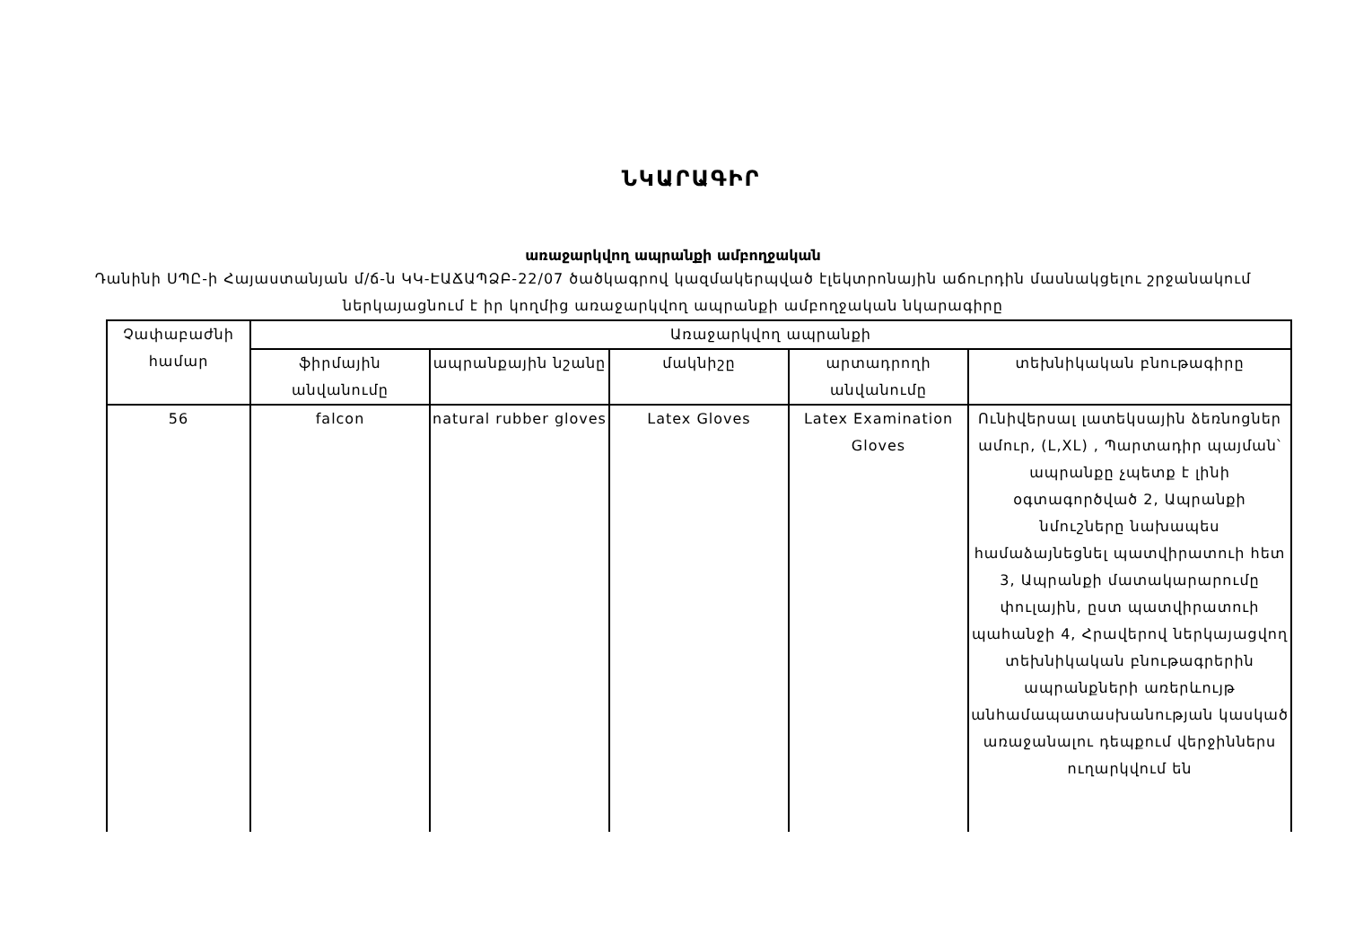ՆԿԱՐԱԳԻՐ
առաջարկվող ապրանքի ամբողջական
Դանինի ՍՊԸ-ի Հայաստանյան մ/ճ-ն ԿԿ-ԷԱՃԱՊՁԲ-22/07 ծածկագրով կազմակերպված էլեկտրոնային աճուրդին մասնակցելու շրջանակում ներկայացնում է իր կողմից առաջարկվող ապրանքի ամբողջական նկարագիրը
| Չափաբաժնի համար | Առաջարկվող ապրանքի | | | | |
| --- | --- | --- | --- | --- | --- |
| | ֆիրմային անվանումը | ապրանքային նշանը | մակնիշը | արտադրողի անվանումը | տեխնիկական բնութագիրը |
| 56 | falcon | natural rubber gloves | Latex Gloves | Latex Examination Gloves | Ունիվերսալ լատեկսային ձեռնոցներ ամուր, (L,XL) , Պարտադիր պայման՝ ապրանքը չպետք է լինի օգտագործված 2, Ապրանքի նմուշները նախապես համաձայնեցնել պատվիրատուի հետ 3, Ապրանքի մատակարարումը փուլային, ըստ պատվիրատուի պահանջի 4, Հրավերով ներկայացվող տեխնիկական բնութագրերին ապրանքների առերևույթ անհամապատասխանության կասկած առաջանալու դեպքում վերջիններս ուղարկվում են |